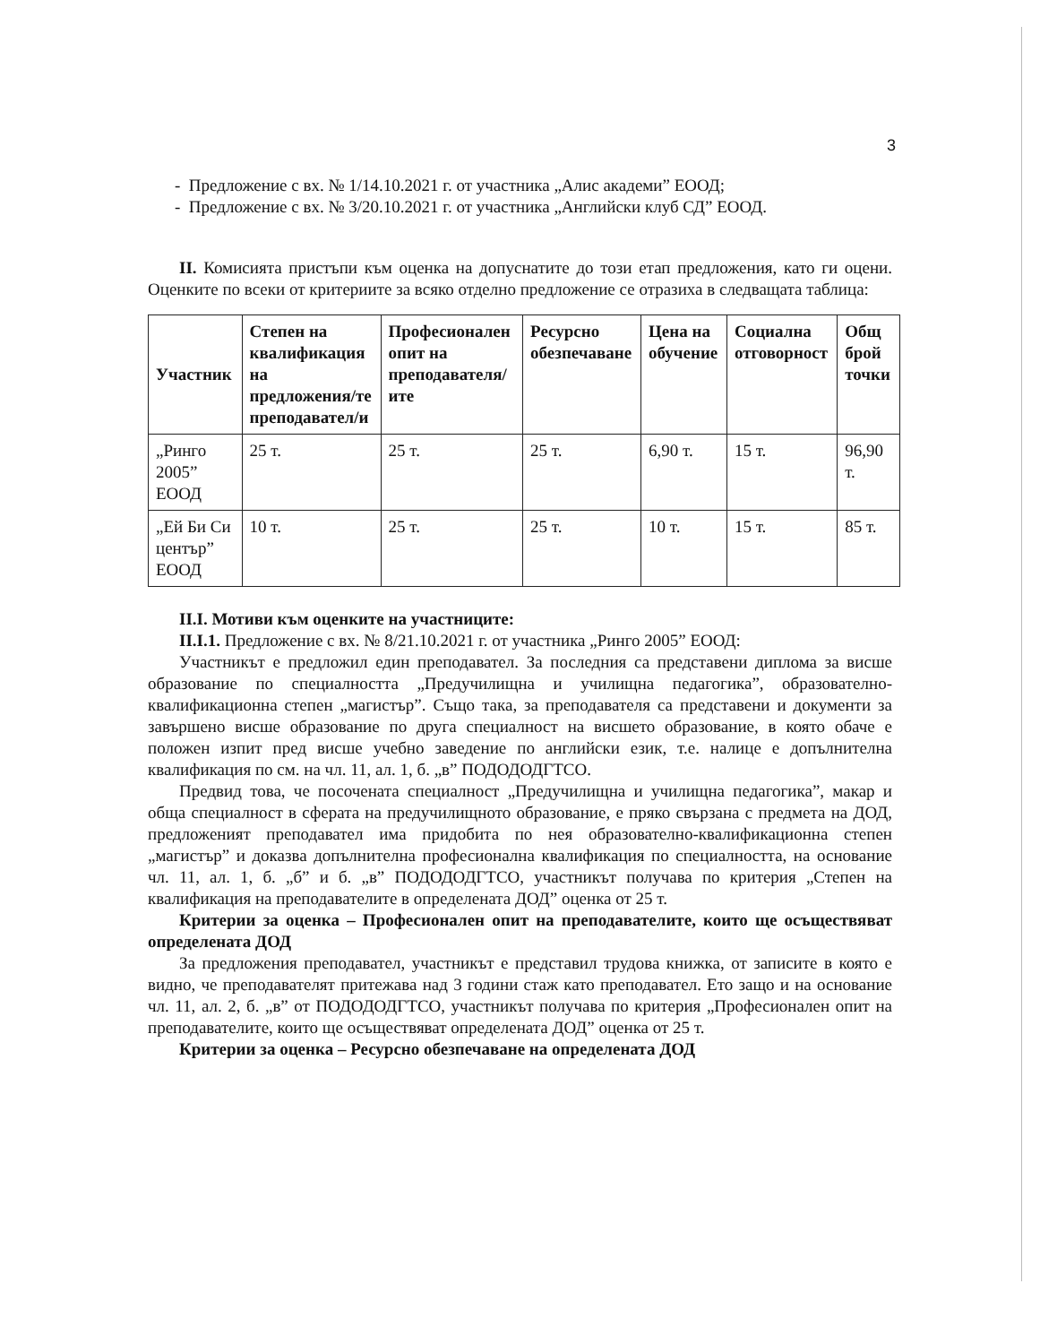3
- Предложение с вх. № 1/14.10.2021 г. от участника „Алис академи” ЕООД;
- Предложение с вх. № 3/20.10.2021 г. от участника „Английски клуб СД” ЕООД.
II. Комисията пристъпи към оценка на допуснатите до този етап предложения, като ги оцени. Оценките по всеки от критериите за всяко отделно предложение се отразиха в следващата таблица:
| Участник | Степен на квалификация на предложения/те преподавател/и | Професионален опит на преподавателя/ите | Ресурсно обезпечаване | Цена на обучение | Социална отговорност | Общ брой точки |
| --- | --- | --- | --- | --- | --- | --- |
| „Ринго 2005” ЕООД | 25 т. | 25 т. | 25 т. | 6,90 т. | 15 т. | 96,90 т. |
| „Ей Би Си център” ЕООД | 10 т. | 25 т. | 25 т. | 10 т. | 15 т. | 85 т. |
II.I. Мотиви към оценките на участниците:
II.I.1. Предложение с вх. № 8/21.10.2021 г. от участника „Ринго 2005” ЕООД:
Участникът е предложил един преподавател. За последния са представени диплома за висше образование по специалността „Предучилищна и училищна педагогика”, образователно-квалификационна степен „магистър”. Също така, за преподавателя са представени и документи за завършено висше образование по друга специалност на висшето образование, в която обаче е положен изпит пред висше учебно заведение по английски език, т.е. налице е допълнителна квалификация по см. на чл. 11, ал. 1, б. „в” ПОДОДОДГТСО.
Предвид това, че посочената специалност „Предучилищна и училищна педагогика”, макар и обща специалност в сферата на предучилищното образование, е пряко свързана с предмета на ДОД, предложеният преподавател има придобита по нея образователно-квалификационна степен „магистър” и доказва допълнителна професионална квалификация по специалността, на основание чл. 11, ал. 1, б. „б” и б. „в” ПОДОДОДГТСО, участникът получава по критерия „Степен на квалификация на преподавателите в определената ДОД” оценка от 25 т.
Критерии за оценка – Професионален опит на преподавателите, които ще осъществяват определената ДОД
За предложения преподавател, участникът е представил трудова книжка, от записите в която е видно, че преподавателят притежава над 3 години стаж като преподавател. Ето защо и на основание чл. 11, ал. 2, б. „в” от ПОДОДОДГТСО, участникът получава по критерия „Професионален опит на преподавателите, които ще осъществяват определената ДОД” оценка от 25 т.
Критерии за оценка – Ресурсно обезпечаване на определената ДОД